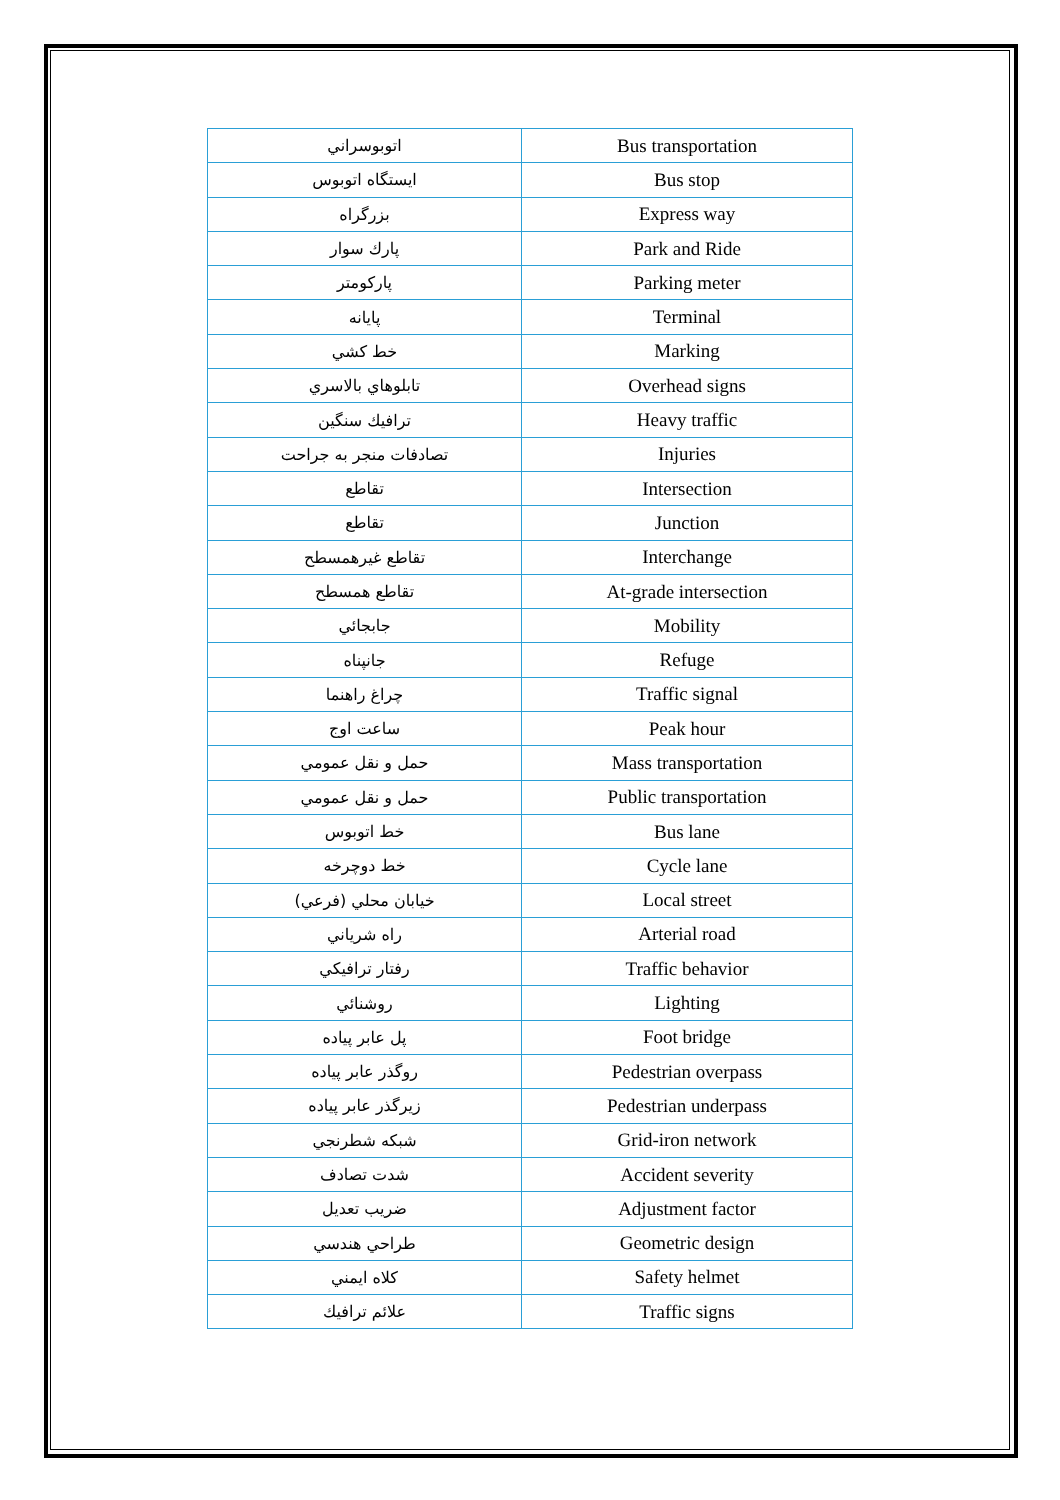| اتوبوسراني | Bus transportation |
| ايستگاه اتوبوس | Bus stop |
| بزرگراه | Express way |
| پارك سوار | Park and Ride |
| پاركومتر | Parking meter |
| پايانه | Terminal |
| خط كشي | Marking |
| تابلوهاي بالاسري | Overhead signs |
| ترافيك سنگين | Heavy traffic |
| تصادفات منجر به جراحت | Injuries |
| تقاطع | Intersection |
| تقاطع | Junction |
| تقاطع غيرهمسطح | Interchange |
| تقاطع همسطح | At-grade intersection |
| جابجائي | Mobility |
| جانپناه | Refuge |
| چراغ راهنما | Traffic signal |
| ساعت اوج | Peak hour |
| حمل و نقل عمومي | Mass transportation |
| حمل و نقل عمومي | Public transportation |
| خط اتوبوس | Bus lane |
| خط دوچرخه | Cycle lane |
| خيابان محلي (فرعي) | Local street |
| راه شرياني | Arterial road |
| رفتار ترافيكي | Traffic behavior |
| روشنائي | Lighting |
| پل عابر پياده | Foot bridge |
| روگذر عابر پياده | Pedestrian overpass |
| زيرگذر عابر پياده | Pedestrian underpass |
| شبكه شطرنجي | Grid-iron network |
| شدت تصادف | Accident severity |
| ضريب تعديل | Adjustment factor |
| طراحي هندسي | Geometric design |
| كلاه ايمني | Safety helmet |
| علائم ترافيك | Traffic signs |